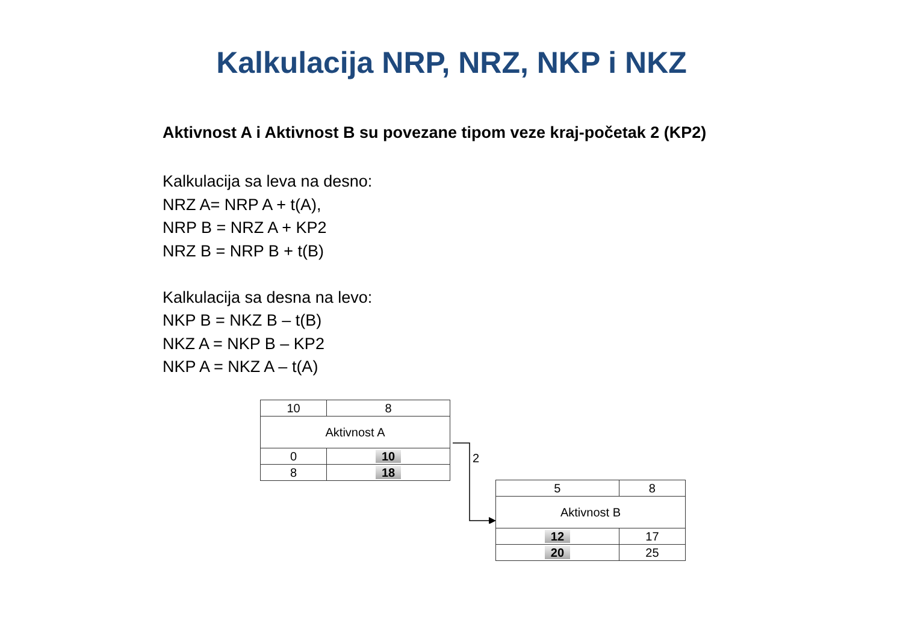Kalkulacija NRP, NRZ, NKP i NKZ
Aktivnost A i Aktivnost B su povezane tipom veze kraj-početak 2 (KP2)
Kalkulacija sa leva na desno:
NRZ A= NRP A + t(A),
NRP B = NRZ A + KP2
NRZ B = NRP B + t(B)
Kalkulacija sa desna na levo:
NKP B = NKZ B – t(B)
NKZ A = NKP B – KP2
NKP A = NKZ A – t(A)
| 10 | 8 |
| Aktivnost A | |
| 0 | 10 |
| 8 | 18 |
2
| 5 | 8 |
| Aktivnost B | |
| 12 | 17 |
| 20 | 25 |